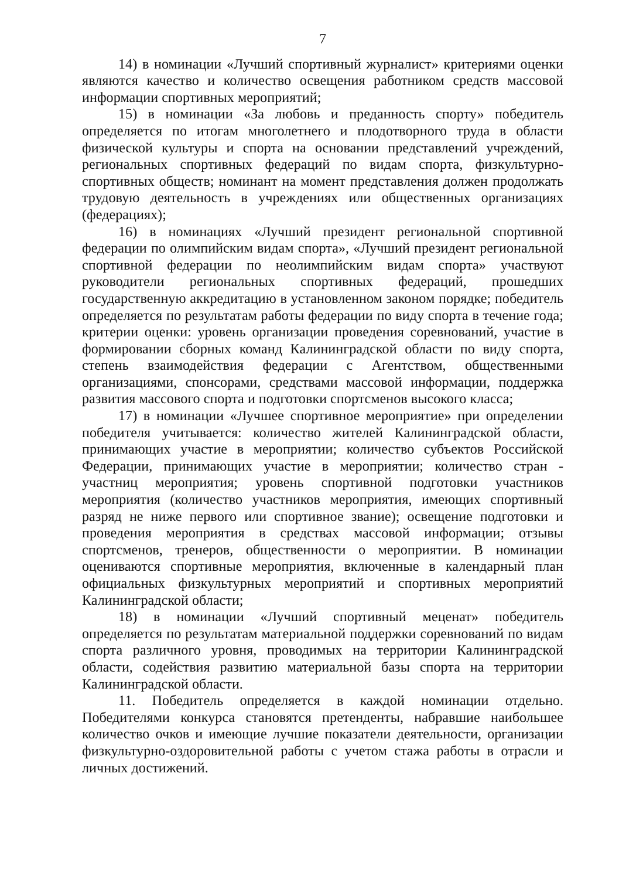7
14) в номинации «Лучший спортивный журналист» критериями оценки являются качество и количество освещения работником средств массовой информации спортивных мероприятий;
15) в номинации «За любовь и преданность спорту» победитель определяется по итогам многолетнего и плодотворного труда в области физической культуры и спорта на основании представлений учреждений, региональных спортивных федераций по видам спорта, физкультурно-спортивных обществ; номинант на момент представления должен продолжать трудовую деятельность в учреждениях или общественных организациях (федерациях);
16) в номинациях «Лучший президент региональной спортивной федерации по олимпийским видам спорта», «Лучший президент региональной спортивной федерации по неолимпийским видам спорта» участвуют руководители региональных спортивных федераций, прошедших государственную аккредитацию в установленном законом порядке; победитель определяется по результатам работы федерации по виду спорта в течение года; критерии оценки: уровень организации проведения соревнований, участие в формировании сборных команд Калининградской области по виду спорта, степень взаимодействия федерации с Агентством, общественными организациями, спонсорами, средствами массовой информации, поддержка развития массового спорта и подготовки спортсменов высокого класса;
17) в номинации «Лучшее спортивное мероприятие» при определении победителя учитывается: количество жителей Калининградской области, принимающих участие в мероприятии; количество субъектов Российской Федерации, принимающих участие в мероприятии; количество стран - участниц мероприятия; уровень спортивной подготовки участников мероприятия (количество участников мероприятия, имеющих спортивный разряд не ниже первого или спортивное звание); освещение подготовки и проведения мероприятия в средствах массовой информации; отзывы спортсменов, тренеров, общественности о мероприятии. В номинации оцениваются спортивные мероприятия, включенные в календарный план официальных физкультурных мероприятий и спортивных мероприятий Калининградской области;
18) в номинации «Лучший спортивный меценат» победитель определяется по результатам материальной поддержки соревнований по видам спорта различного уровня, проводимых на территории Калининградской области, содействия развитию материальной базы спорта на территории Калининградской области.
11. Победитель определяется в каждой номинации отдельно. Победителями конкурса становятся претенденты, набравшие наибольшее количество очков и имеющие лучшие показатели деятельности, организации физкультурно-оздоровительной работы с учетом стажа работы в отрасли и личных достижений.